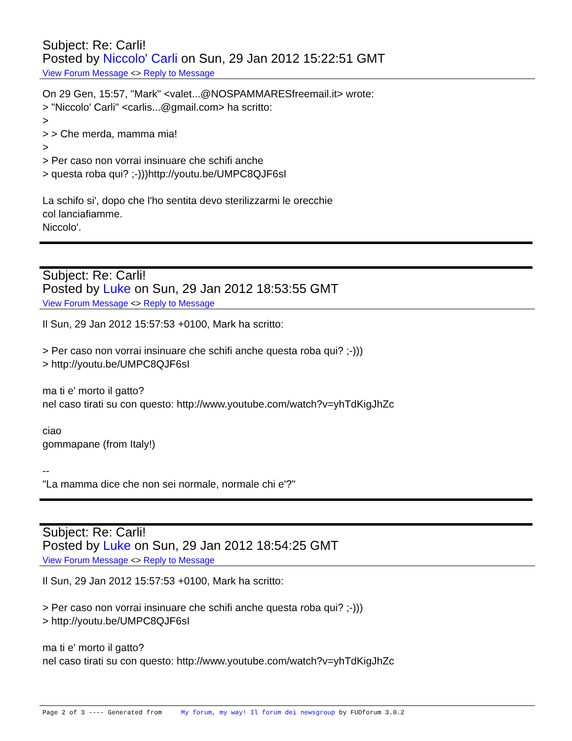Subject: Re: Carli!
Posted by Niccolo' Carli on Sun, 29 Jan 2012 15:22:51 GMT
View Forum Message <> Reply to Message
On 29 Gen, 15:57, "Mark" <valet...@NOSPAMMARESfreemail.it> wrote: > "Niccolo' Carli" <carlis...@gmail.com> ha scritto: > > > Che merda, mamma mia! > > Per caso non vorrai insinuare che schifi anche > questa roba qui? ;-)))http://youtu.be/UMPC8QJF6sI La schifo si', dopo che l'ho sentita devo sterilizzarmi le orecchie col lanciafiamme. Niccolo'.
Subject: Re: Carli!
Posted by Luke on Sun, 29 Jan 2012 18:53:55 GMT
View Forum Message <> Reply to Message
Il Sun, 29 Jan 2012 15:57:53 +0100, Mark ha scritto: > Per caso non vorrai insinuare che schifi anche questa roba qui? ;-))) > http://youtu.be/UMPC8QJF6sI ma ti e' morto il gatto? nel caso tirati su con questo: http://www.youtube.com/watch?v=yhTdKigJhZc ciao gommapane (from Italy!) -- "La mamma dice che non sei normale, normale chi e'?"
Subject: Re: Carli!
Posted by Luke on Sun, 29 Jan 2012 18:54:25 GMT
View Forum Message <> Reply to Message
Il Sun, 29 Jan 2012 15:57:53 +0100, Mark ha scritto: > Per caso non vorrai insinuare che schifi anche questa roba qui? ;-))) > http://youtu.be/UMPC8QJF6sI ma ti e' morto il gatto? nel caso tirati su con questo: http://www.youtube.com/watch?v=yhTdKigJhZc
Page 2 of 3 ---- Generated from My forum, my way! Il forum dei newsgroup by FUDforum 3.0.2